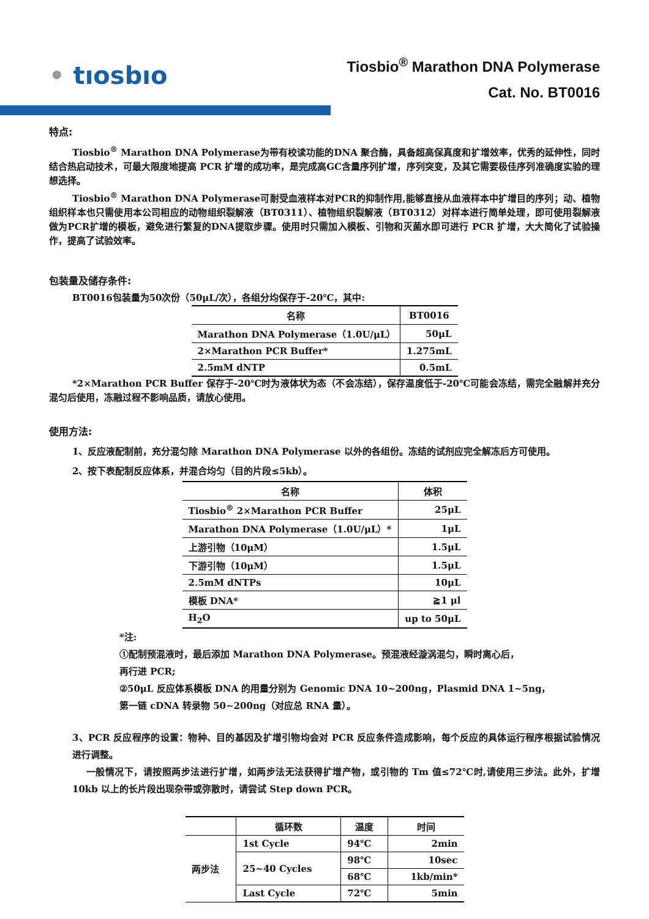• tıosbıo
Tiosbio<sup>®</sup> Marathon DNA Polymerase
Cat. No. BT0016
特点:
Tiosbio<sup>®</sup> Marathon DNA Polymerase为带有校读功能的DNA 聚合酶，具备超高保真度和扩增效率，优秀的延伸性，同时结合热启动技术，可最大限度地提高 PCR 扩增的成功率，是完成高GC含量序列扩增，序列突变，及其它需要极佳序列准确度实验的理想选择。
Tiosbio<sup>®</sup> Marathon DNA Polymerase可耐受血液样本对PCR的抑制作用,能够直接从血液样本中扩增目的序列；动、植物组织样本也只需使用本公司相应的动物组织裂解液（BT0311）、植物组织裂解液（BT0312）对样本进行简单处理，即可使用裂解液做为PCR扩增的模板，避免进行繁复的DNA提取步骤。使用时只需加入模板、引物和灭菌水即可进行 PCR 扩增，大大简化了试验操作，提高了试验效率。
包装量及储存条件:
BT0016包装量为50次份（50μL/次），各组分均保存于-20℃，其中:
| 名称 | BT0016 |
| --- | --- |
| Marathon DNA Polymerase（1.0U/μL） | 50μL |
| 2×Marathon PCR Buffer* | 1.275mL |
| 2.5mM dNTP | 0.5mL |
*2×Marathon PCR Buffer 保存于-20℃时为液体状为态（不会冻结），保存温度低于-20℃可能会冻结，需完全融解并充分混匀后使用，冻融过程不影响品质，请放心使用。
使用方法:
1、反应液配制前，充分混匀除 Marathon DNA Polymerase 以外的各组份。冻结的试剂应完全解冻后方可使用。
2、按下表配制反应体系，并混合均匀（目的片段≤5kb）。
| 名称 | 体积 |
| --- | --- |
| Tiosbio<sup>®</sup> 2×Marathon PCR Buffer | 25μL |
| Marathon DNA Polymerase（1.0U/μL）* | 1μL |
| 上游引物（10μM） | 1.5μL |
| 下游引物（10μM） | 1.5μL |
| 2.5mM dNTPs | 10μL |
| 模板 DNA* | ≧1 μl |
| H<sub>2</sub>O | up to 50μL |
*注:
①配制预混液时，最后添加 Marathon DNA Polymerase。预混液经漩涡混匀，瞬时离心后，
再行进 PCR;
②50μL 反应体系模板 DNA 的用量分别为 Genomic DNA 10~200ng，Plasmid DNA 1~5ng，
第一链 cDNA 转录物 50~200ng（对应总 RNA 量）。
3、PCR 反应程序的设置：物种、目的基因及扩增引物均会对 PCR 反应条件造成影响，每个反应的具体运行程序根据试验情况进行调整。
一般情况下，请按照两步法进行扩增，如两步法无法获得扩增产物，或引物的 Tm 值≤72℃时,请使用三步法。此外，扩增 10kb 以上的长片段出现杂带或弥散时，请尝试 Step down PCR。
| | 循环数 | 温度 | 时间 |
| --- | --- | --- | --- |
| 两步法 | 1st Cycle | 94℃ | 2min |
| | 25~40 Cycles | 98℃ | 10sec |
| | | 68℃ | 1kb/min* |
| | Last Cycle | 72℃ | 5min |